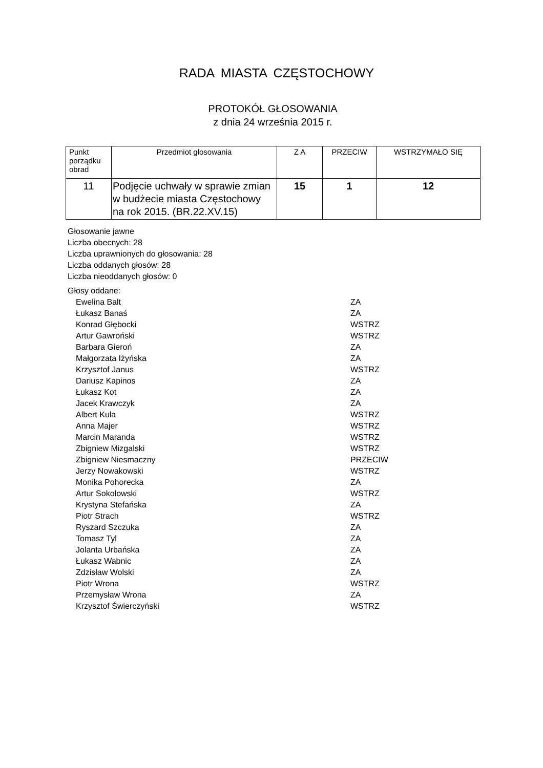RADA MIASTA CZĘSTOCHOWY
PROTOKÓŁ GŁOSOWANIA
z dnia 24 września 2015 r.
| Punkt porządku obrad | Przedmiot głosowania | Z A | PRZECIW | WSTRZYMAŁO SIĘ |
| --- | --- | --- | --- | --- |
| 11 | Podjęcie uchwały w sprawie zmian w budżecie miasta Częstochowy na rok 2015. (BR.22.XV.15) | 15 | 1 | 12 |
Głosowanie jawne
Liczba obecnych: 28
Liczba uprawnionych do głosowania: 28
Liczba oddanych głosów: 28
Liczba nieoddanych głosów: 0
Głosy oddane:
| Ewelina Balt | ZA |
| Łukasz Banaś | ZA |
| Konrad Głębocki | WSTRZ |
| Artur Gawroński | WSTRZ |
| Barbara Gieroń | ZA |
| Małgorzata Iżyńska | ZA |
| Krzysztof Janus | WSTRZ |
| Dariusz Kapinos | ZA |
| Łukasz Kot | ZA |
| Jacek Krawczyk | ZA |
| Albert Kula | WSTRZ |
| Anna Majer | WSTRZ |
| Marcin Maranda | WSTRZ |
| Zbigniew Mizgalski | WSTRZ |
| Zbigniew Niesmaczny | PRZECIW |
| Jerzy Nowakowski | WSTRZ |
| Monika Pohorecka | ZA |
| Artur Sokołowski | WSTRZ |
| Krystyna Stefańska | ZA |
| Piotr Strach | WSTRZ |
| Ryszard Szczuka | ZA |
| Tomasz Tyl | ZA |
| Jolanta Urbańska | ZA |
| Łukasz Wabnic | ZA |
| Zdzisław Wolski | ZA |
| Piotr Wrona | WSTRZ |
| Przemysław Wrona | ZA |
| Krzysztof Świerczyński | WSTRZ |